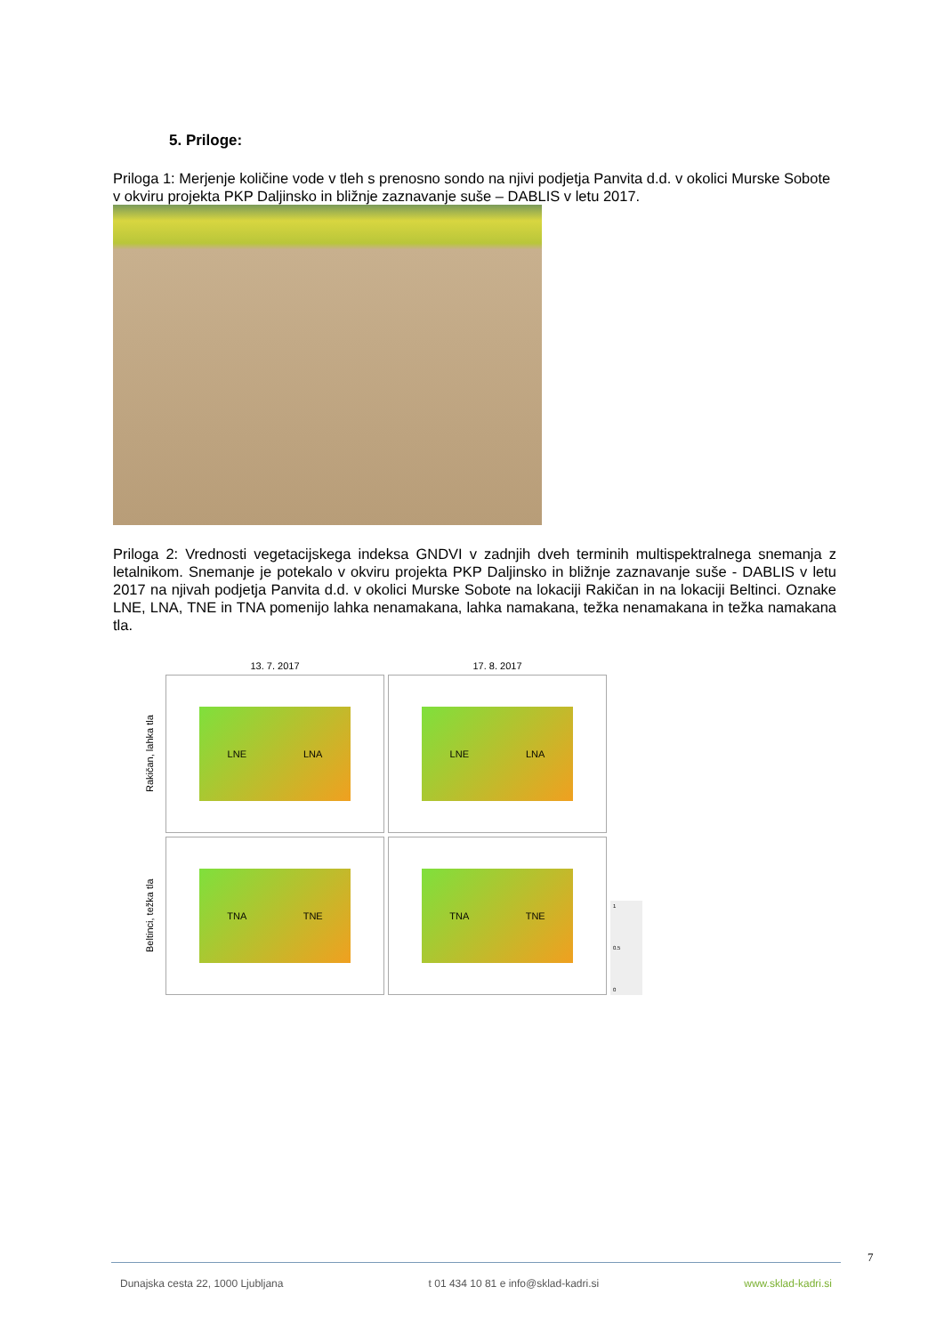5. Priloge:
Priloga 1: Merjenje količine vode v tleh s prenosno sondo na njivi podjetja Panvita d.d. v okolici Murske Sobote v okviru projekta PKP Daljinsko in bližnje zaznavanje suše – DABLIS v letu 2017.
Priloga 2: Vrednosti vegetacijskega indeksa GNDVI v zadnjih dveh terminih multispektralnega snemanja z letalnikom. Snemanje je potekalo v okviru projekta PKP Daljinsko in bližnje zaznavanje suše - DABLIS v letu 2017 na njivah podjetja Panvita d.d. v okolici Murske Sobote na lokaciji Rakičan in na lokaciji Beltinci. Oznake LNE, LNA, TNE in TNA pomenijo lahka nenamakana, lahka namakana, težka nenamakana in težka namakana tla.
13. 7. 2017
17. 8. 2017
Rakičan, lahka tla
LNE LNA
LNE LNA
Beltinci, težka tla
TNA TNE
TNA TNE
1
0.5
0
7
Dunajska cesta 22, 1000 Ljubljana t 01 434 10 81 e info@sklad-kadri.si www.sklad-kadri.si